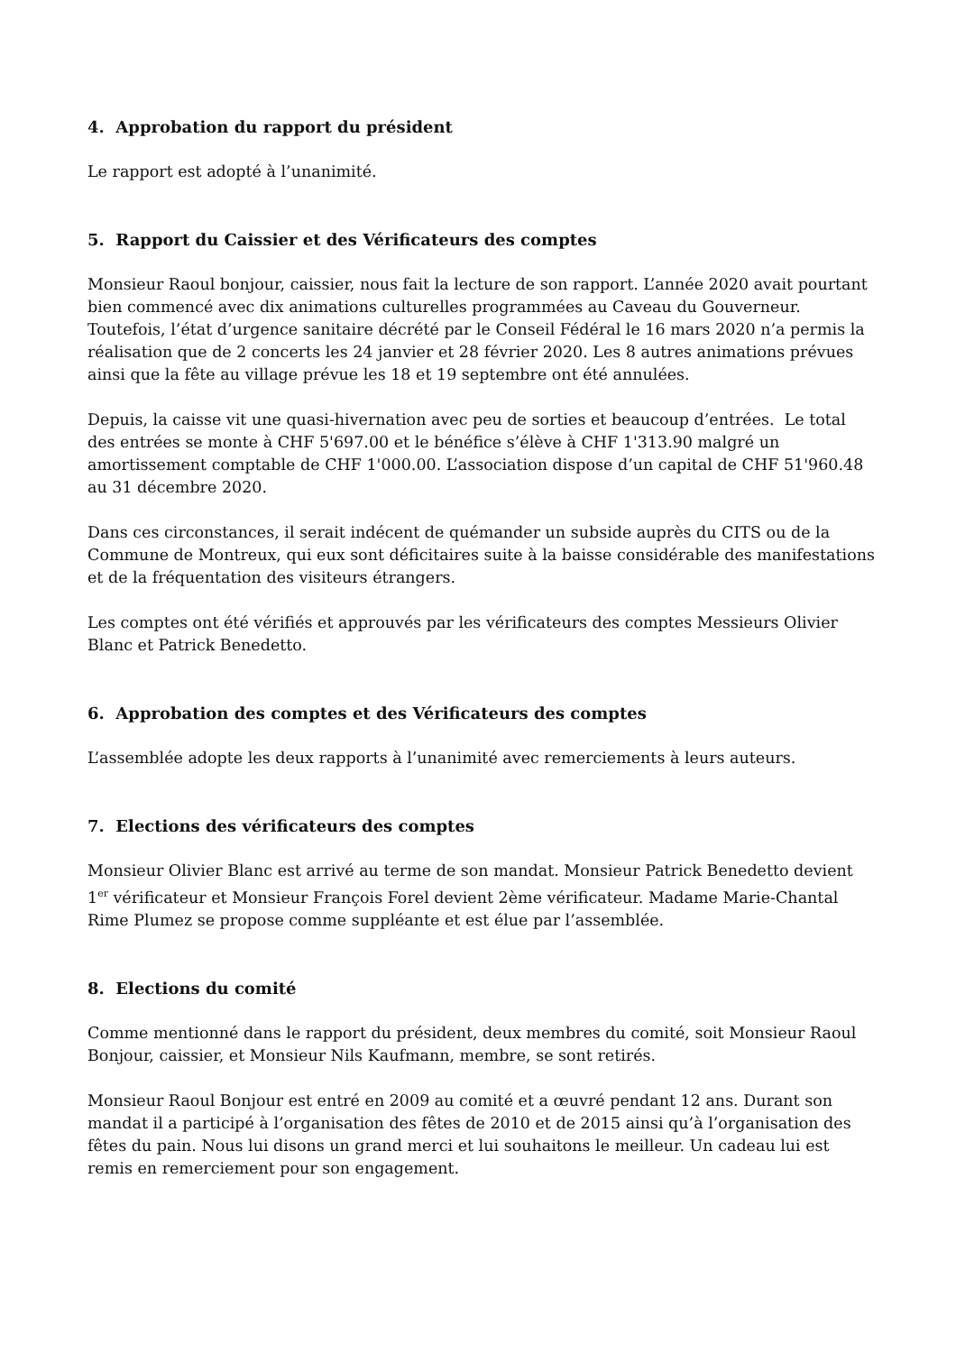4. Approbation du rapport du président
Le rapport est adopté à l’unanimité.
5. Rapport du Caissier et des Vérificateurs des comptes
Monsieur Raoul bonjour, caissier, nous fait la lecture de son rapport. L’année 2020 avait pourtant bien commencé avec dix animations culturelles programmées au Caveau du Gouverneur. Toutefois, l’état d’urgence sanitaire décrété par le Conseil Fédéral le 16 mars 2020 n’a permis la réalisation que de 2 concerts les 24 janvier et 28 février 2020. Les 8 autres animations prévues ainsi que la fête au village prévue les 18 et 19 septembre ont été annulées.
Depuis, la caisse vit une quasi-hivernation avec peu de sorties et beaucoup d’entrées. Le total des entrées se monte à CHF 5'697.00 et le bénéfice s’élève à CHF 1'313.90 malgré un amortissement comptable de CHF 1'000.00. L’association dispose d’un capital de CHF 51'960.48 au 31 décembre 2020.
Dans ces circonstances, il serait indécent de quémander un subside auprès du CITS ou de la Commune de Montreux, qui eux sont déficitaires suite à la baisse considérable des manifestations et de la fréquentation des visiteurs étrangers.
Les comptes ont été vérifiés et approuvés par les vérificateurs des comptes Messieurs Olivier Blanc et Patrick Benedetto.
6. Approbation des comptes et des Vérificateurs des comptes
L’assemblée adopte les deux rapports à l’unanimité avec remerciements à leurs auteurs.
7. Elections des vérificateurs des comptes
Monsieur Olivier Blanc est arrivé au terme de son mandat. Monsieur Patrick Benedetto devient 1<sup>er</sup> vérificateur et Monsieur François Forel devient 2ème vérificateur. Madame Marie-Chantal Rime Plumez se propose comme suppléante et est élue par l’assemblée.
8. Elections du comité
Comme mentionné dans le rapport du président, deux membres du comité, soit Monsieur Raoul Bonjour, caissier, et Monsieur Nils Kaufmann, membre, se sont retirés.
Monsieur Raoul Bonjour est entré en 2009 au comité et a œuvré pendant 12 ans. Durant son mandat il a participé à l’organisation des fêtes de 2010 et de 2015 ainsi qu’à l’organisation des fêtes du pain. Nous lui disons un grand merci et lui souhaitons le meilleur. Un cadeau lui est remis en remerciement pour son engagement.